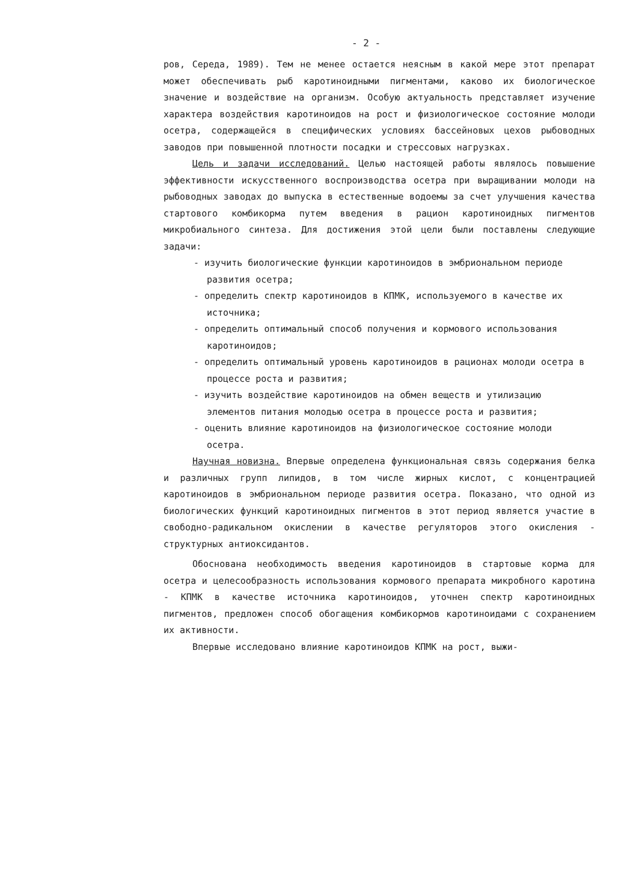- 2 -
ров, Середа, 1989). Тем не менее остается неясным в какой мере этот препарат может обеспечивать рыб каротиноидными пигментами, каково их биологическое значение и воздействие на организм. Особую актуальность представляет изучение характера воздействия каротиноидов на рост и физиологическое состояние молоди осетра, содержащейся в специфических условиях бассейновых цехов рыбоводных заводов при повышенной плотности посадки и стрессовых нагрузках.
Цель и задачи исследований. Целью настоящей работы являлось повышение эффективности искусственного воспроизводства осетра при выращивании молоди на рыбоводных заводах до выпуска в естественные водоемы за счет улучшения качества стартового комбикорма путем введения в рацион каротиноидных пигментов микробиального синтеза. Для достижения этой цели были поставлены следующие задачи:
- изучить биологические функции каротиноидов в эмбриональном периоде развития осетра;
- определить спектр каротиноидов в КПМК, используемого в качестве их источника;
- определить оптимальный способ получения и кормового использования каротиноидов;
- определить оптимальный уровень каротиноидов в рационах молоди осетра в процессе роста и развития;
- изучить воздействие каротиноидов на обмен веществ и утилизацию элементов питания молодью осетра в процессе роста и развития;
- оценить влияние каротиноидов на физиологическое состояние молоди осетра.
Научная новизна. Впервые определена функциональная связь содержания белка и различных групп липидов, в том числе жирных кислот, с концентрацией каротиноидов в эмбриональном периоде развития осетра. Показано, что одной из биологических функций каротиноидных пигментов в этот период является участие в свободно-радикальном окислении в качестве регуляторов этого окисления - структурных антиоксидантов.
Обоснована необходимость введения каротиноидов в стартовые корма для осетра и целесообразность использования кормового препарата микробного каротина - КПМК в качестве источника каротиноидов, уточнен спектр каротиноидных пигментов, предложен способ обогащения комбикормов каротиноидами с сохранением их активности.
Впервые исследовано влияние каротиноидов КПМК на рост, выжи-